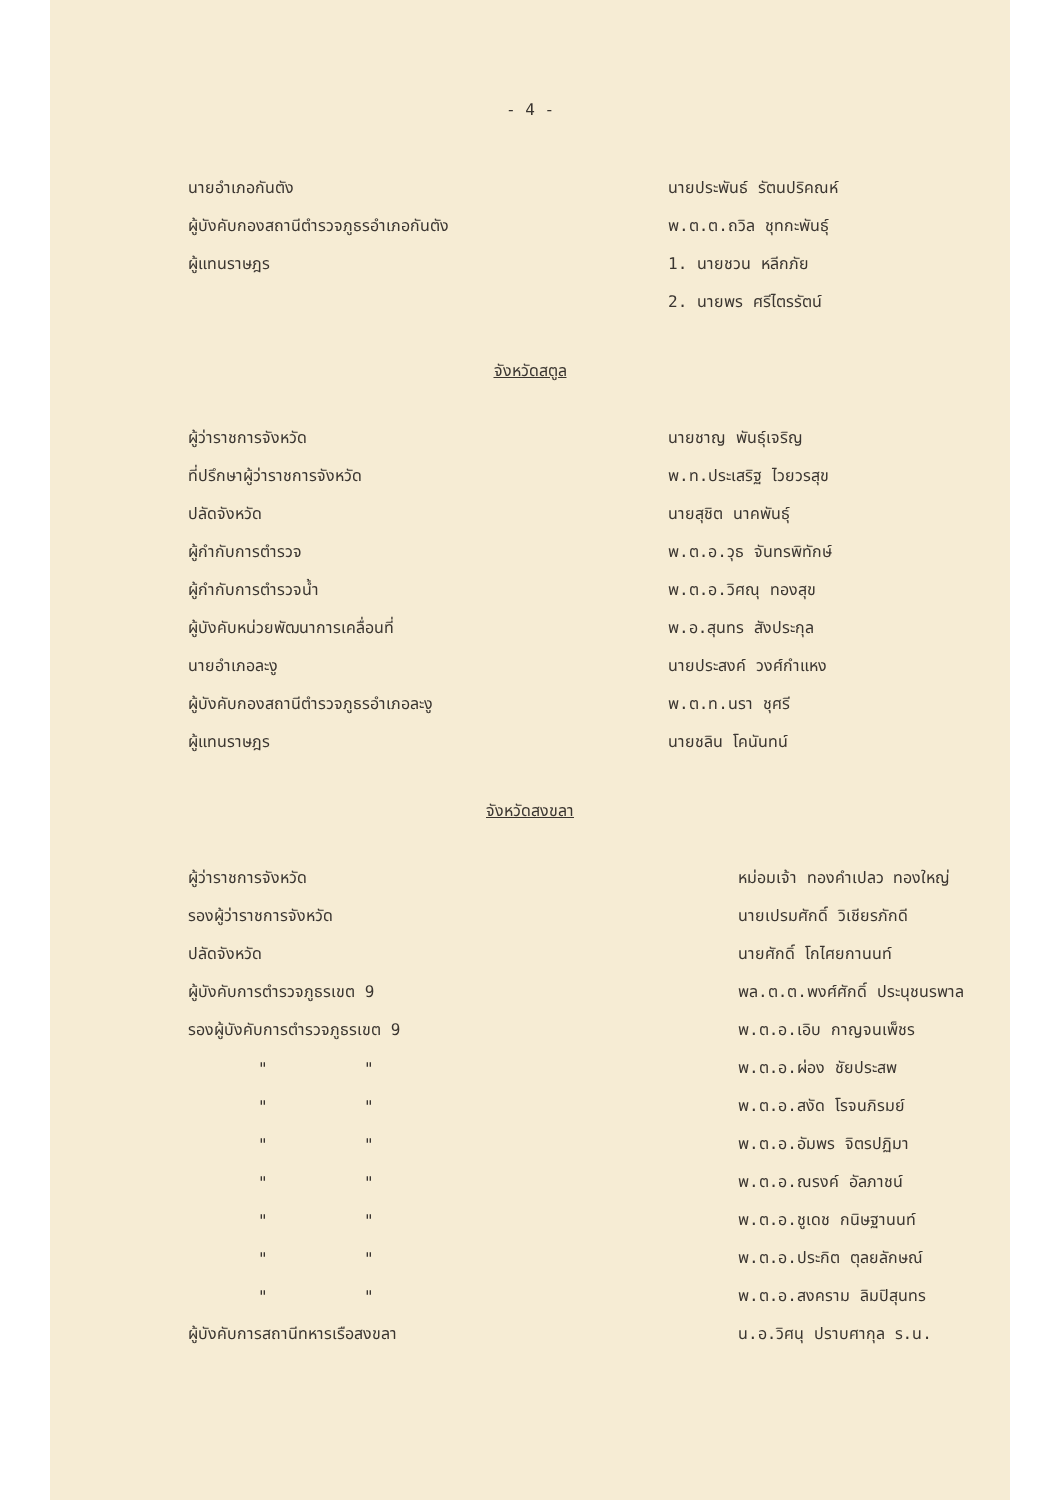- 4 -
| นายอำเภอกันตัง | นายประพันธ์ รัตนปริคณห์ |
| ผู้บังคับกองสถานีตำรวจภูธรอำเภอกันตัง | พ.ต.ต.ถวิล ชุทกะพันธุ์ |
| ผู้แทนราษฎร | 1. นายชวน หลีกภัย |
| | 2. นายพร ศรีไตรรัตน์ |
จังหวัดสตูล
| ผู้ว่าราชการจังหวัด | นายชาญ พันธุ์เจริญ |
| ที่ปรึกษาผู้ว่าราชการจังหวัด | พ.ท.ประเสริฐ ไวยวรสุข |
| ปลัดจังหวัด | นายสุชิต นาคพันธุ์ |
| ผู้กำกับการตำรวจ | พ.ต.อ.วุธ จันทรพิทักษ์ |
| ผู้กำกับการตำรวจน้ำ | พ.ต.อ.วิศณุ ทองสุข |
| ผู้บังคับหน่วยพัฒนาการเคลื่อนที่ | พ.อ.สุนทร สังประกุล |
| นายอำเภอละงู | นายประสงค์ วงศ์กำแหง |
| ผู้บังคับกองสถานีตำรวจภูธรอำเภอละงู | พ.ต.ท.นรา ชุศรี |
| ผู้แทนราษฎร | นายชลิน โคนันทน์ |
จังหวัดสงขลา
| ผู้ว่าราชการจังหวัด | หม่อมเจ้า ทองคำเปลว ทองใหญ่ |
| รองผู้ว่าราชการจังหวัด | นายเปรมศักดิ์ วิเชียรภักดี |
| ปลัดจังหวัด | นายศักดิ์ โกไศยกานนท์ |
| ผู้บังคับการตำรวจภูธรเขต 9 | พล.ต.ต.พงศ์ศักดิ์ ประนุชนรพาล |
| รองผู้บังคับการตำรวจภูธรเขต 9 | พ.ต.อ.เอิบ กาญจนเพ็ชร |
| " " | พ.ต.อ.ผ่อง ชัยประสพ |
| " " | พ.ต.อ.สงัด โรจนภิรมย์ |
| " " | พ.ต.อ.อัมพร จิตรปฏิมา |
| " " | พ.ต.อ.ณรงค์ อัลภาชน์ |
| " " | พ.ต.อ.ชูเดช กนิษฐานนท์ |
| " " | พ.ต.อ.ประกิต ตุลยลักษณ์ |
| " " | พ.ต.อ.สงคราม ลิมปิสุนทร |
| ผู้บังคับการสถานีทหารเรือสงขลา | น.อ.วิศนุ ปราบศากุล ร.น. |